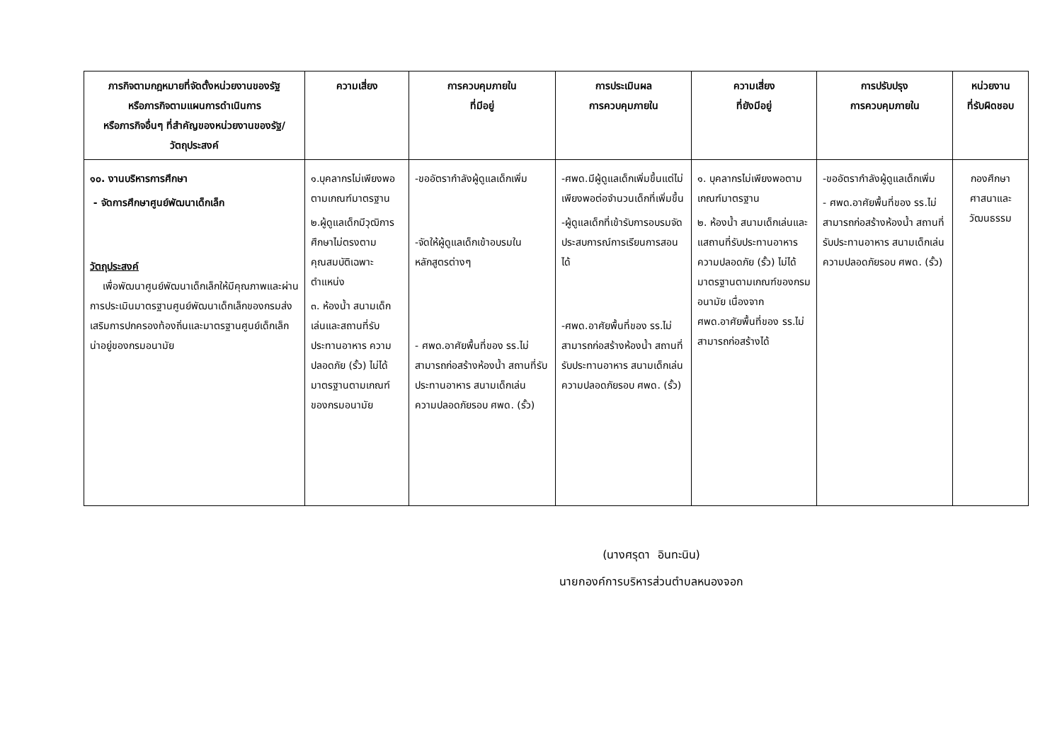| ภารกิจตามกฎหมายที่จัดตั้งหน่วยงานของรัฐ หรือภารกิจตามแผนการดำเนินการ หรือภารกิจอื่นๆ ที่สำคัญของหน่วยงานของรัฐ/ วัตถุประสงค์ | ความเสี่ยง | การควบคุมภายใน ที่มีอยู่ | การประเมินผล การควบคุมภายใน | ความเสี่ยง ที่ยังมีอยู่ | การปรับปรุง การควบคุมภายใน | หน่วยงาน ที่รับผิดชอบ |
| --- | --- | --- | --- | --- | --- | --- |
| ๑๐. งานบริหารการศึกษา - จัดการศึกษาศูนย์พัฒนาเด็กเล็ก วัตถุประสงค์ เพื่อพัฒนาศูนย์พัฒนาเด็กเล็กให้มีคุณภาพและผ่านการประเมินมาตรฐานศูนย์พัฒนาเด็กเล็กของกรมส่งเสริมการปกครองท้องถิ่นและมาตรฐานศูนย์เด็กเล็กน่าอยู่ของกรมอนามัย | ๑.บุคลากรไม่เพียงพอตามเกณฑ์มาตรฐาน ๒.ผู้ดูแลเด็กมีวุฒิการศึกษาไม่ตรงตาม คุณสมบัติเฉพาะตำแหน่ง ๓. ห้องน้ำ สนามเด็กเล่นและสถานที่รับประทานอาหาร ความปลอดภัย (รั้ว) ไม่ได้มาตรฐานตามเกณฑ์ของกรมอนามัย | -ขออัตรากำลังผู้ดูแลเด็กเพิ่ม -จัดให้ผู้ดูแลเด็กเข้าอบรมในหลักสูตรต่างๆ - ศพด.อาศัยพื้นที่ของ รร.ไม่สามารถก่อสร้างห้องน้ำ สถานที่รับประทานอาหาร สนามเด็กเล่น ความปลอดภัยรอบ ศพด. (รั้ว) | -ศพด.มีผู้ดูแลเด็กเพิ่มขึ้นแต่ไม่เพียงพอต่อจำนวนเด็กที่เพิ่มขึ้น -ผู้ดูแลเด็กที่เข้ารับการอบรมจัดประสบการณ์การเรียนการสอนได้ -ศพด.อาศัยพื้นที่ของ รร.ไม่สามารถก่อสร้างห้องน้ำ สถานที่รับประทานอาหาร สนามเด็กเล่น ความปลอดภัยรอบ ศพด. (รั้ว) | ๑. บุคลากรไม่เพียงพอตามเกณฑ์มาตรฐาน ๒. ห้องน้ำ สนามเด็กเล่นและแสถานที่รับประทานอาหาร ความปลอดภัย (รั้ว) ไม่ได้มาตรฐานตามเกณฑ์ของกรมอนามัย เนื่องจาก ศพด.อาศัยพื้นที่ของ รร.ไม่สามารถก่อสร้างได้ | -ขออัตรากำลังผู้ดูแลเด็กเพิ่ม - ศพด.อาศัยพื้นที่ของ รร.ไม่สามารถก่อสร้างห้องน้ำ สถานที่รับประทานอาหาร สนามเด็กเล่น ความปลอดภัยรอบ ศพด. (รั้ว) | กองศึกษา ศาสนาและ วัฒนธรรม |
(นางศรุดา อินทะนิน)
นายกองค์การบริหารส่วนตำบลหนองจอก